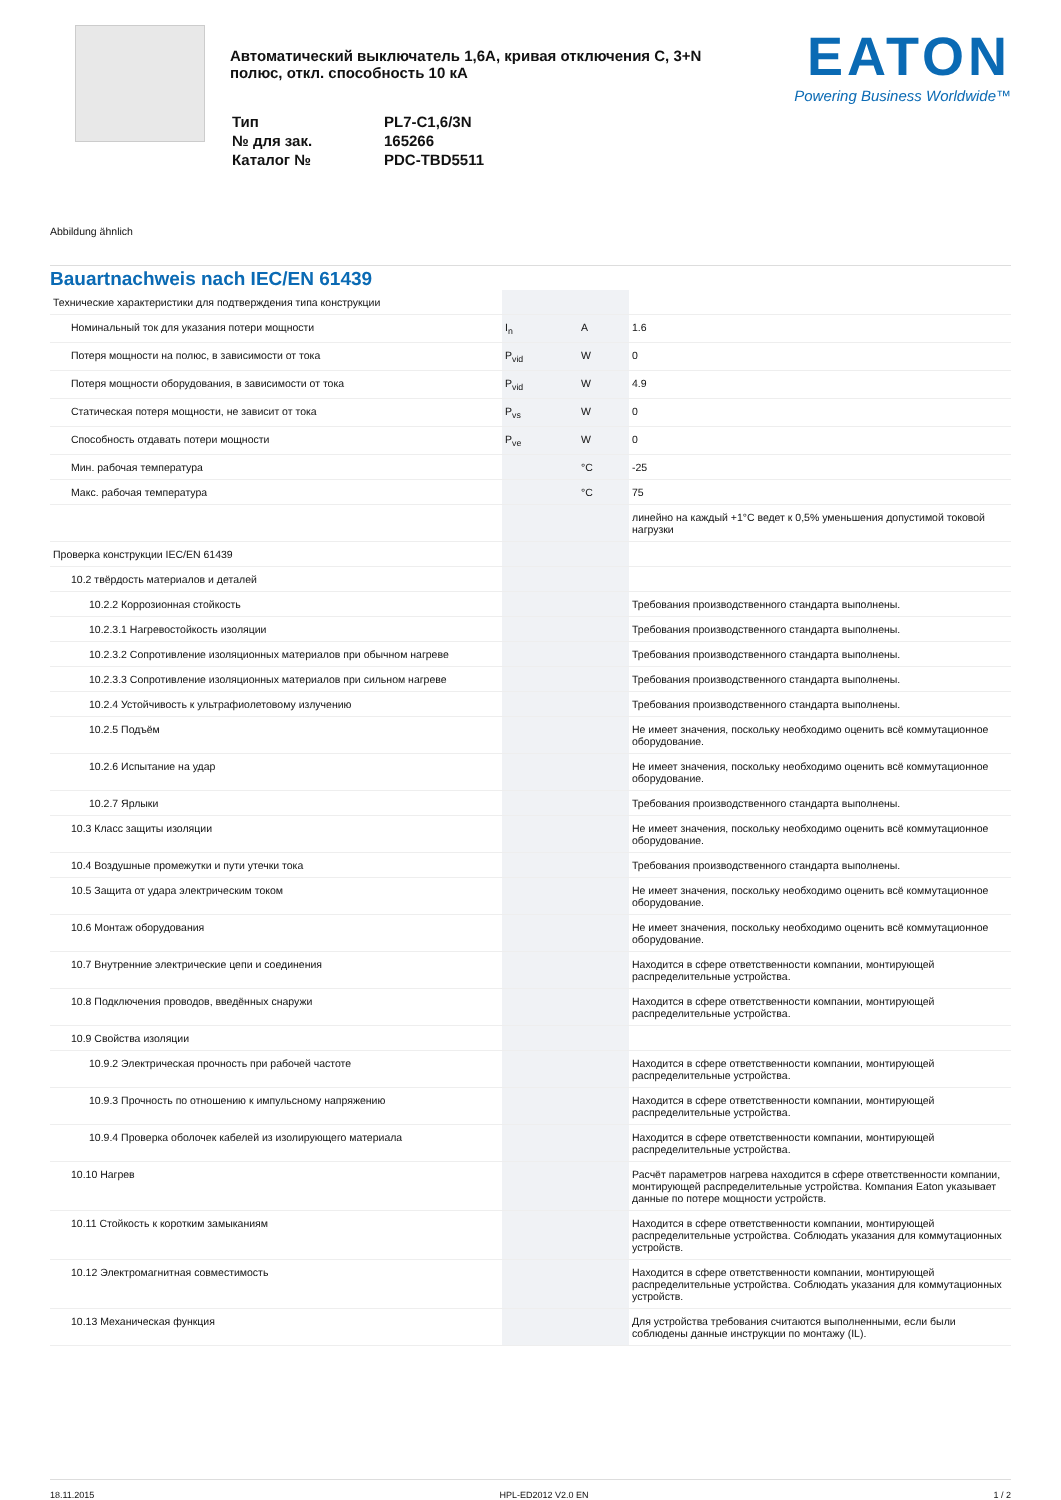Автоматический выключатель 1,6А, кривая отключения C, 3+N полюс, откл. способность 10 кА
| Тип | PL7-C1,6/3N |
| № для зак. | 165266 |
| Каталог № | PDC-TBD5511 |
EATON
Powering Business Worldwide™
Abbildung ähnlich
Bauartnachweis nach IEC/EN 61439
| Технические характеристики для подтверждения типа конструкции | | | |
| Номинальный ток для указания потери мощности | I<sub>n</sub> | A | 1.6 |
| Потеря мощности на полюс, в зависимости от тока | P<sub>vid</sub> | W | 0 |
| Потеря мощности оборудования, в зависимости от тока | P<sub>vid</sub> | W | 4.9 |
| Статическая потеря мощности, не зависит от тока | P<sub>vs</sub> | W | 0 |
| Способность отдавать потери мощности | P<sub>ve</sub> | W | 0 |
| Мин. рабочая температура | | °C | -25 |
| Макс. рабочая температура | | °C | 75 |
| | | | линейно на каждый +1°C ведет к 0,5% уменьшения допустимой токовой нагрузки |
| Проверка конструкции IEC/EN 61439 | | | |
| 10.2 твёрдость материалов и деталей | | | |
| 10.2.2 Коррозионная стойкость | | | Требования производственного стандарта выполнены. |
| 10.2.3.1 Нагревостойкость изоляции | | | Требования производственного стандарта выполнены. |
| 10.2.3.2 Сопротивление изоляционных материалов при обычном нагреве | | | Требования производственного стандарта выполнены. |
| 10.2.3.3 Сопротивление изоляционных материалов при сильном нагреве | | | Требования производственного стандарта выполнены. |
| 10.2.4 Устойчивость к ультрафиолетовому излучению | | | Требования производственного стандарта выполнены. |
| 10.2.5 Подъём | | | Не имеет значения, поскольку необходимо оценить всё коммутационное оборудование. |
| 10.2.6 Испытание на удар | | | Не имеет значения, поскольку необходимо оценить всё коммутационное оборудование. |
| 10.2.7 Ярлыки | | | Требования производственного стандарта выполнены. |
| 10.3 Класс защиты изоляции | | | Не имеет значения, поскольку необходимо оценить всё коммутационное оборудование. |
| 10.4 Воздушные промежутки и пути утечки тока | | | Требования производственного стандарта выполнены. |
| 10.5 Защита от удара электрическим током | | | Не имеет значения, поскольку необходимо оценить всё коммутационное оборудование. |
| 10.6 Монтаж оборудования | | | Не имеет значения, поскольку необходимо оценить всё коммутационное оборудование. |
| 10.7 Внутренние электрические цепи и соединения | | | Находится в сфере ответственности компании, монтирующей распределительные устройства. |
| 10.8 Подключения проводов, введённых снаружи | | | Находится в сфере ответственности компании, монтирующей распределительные устройства. |
| 10.9 Свойства изоляции | | | |
| 10.9.2 Электрическая прочность при рабочей частоте | | | Находится в сфере ответственности компании, монтирующей распределительные устройства. |
| 10.9.3 Прочность по отношению к импульсному напряжению | | | Находится в сфере ответственности компании, монтирующей распределительные устройства. |
| 10.9.4 Проверка оболочек кабелей из изолирующего материала | | | Находится в сфере ответственности компании, монтирующей распределительные устройства. |
| 10.10 Нагрев | | | Расчёт параметров нагрева находится в сфере ответственности компании, монтирующей распределительные устройства. Компания Eaton указывает данные по потере мощности устройств. |
| 10.11 Стойкость к коротким замыканиям | | | Находится в сфере ответственности компании, монтирующей распределительные устройства. Соблюдать указания для коммутационных устройств. |
| 10.12 Электромагнитная совместимость | | | Находится в сфере ответственности компании, монтирующей распределительные устройства. Соблюдать указания для коммутационных устройств. |
| 10.13 Механическая функция | | | Для устройства требования считаются выполненными, если были соблюдены данные инструкции по монтажу (IL). |
18.11.2015 HPL-ED2012 V2.0 EN 1 / 2